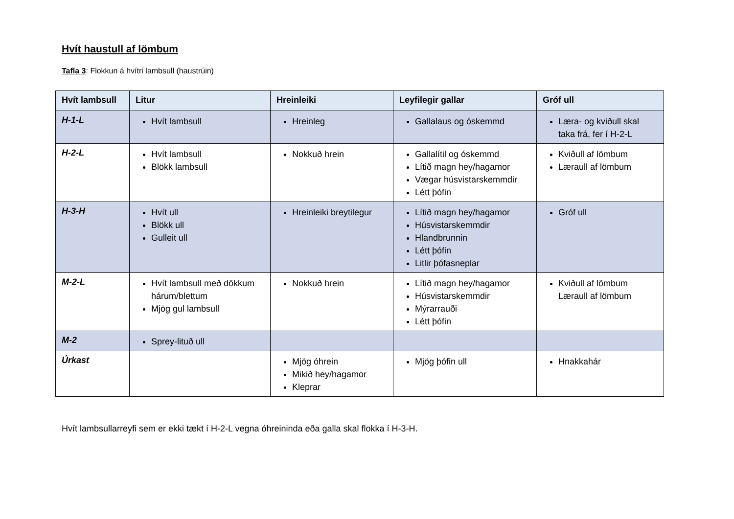Hvít haustull af lömbum
Tafla 3: Flokkun á hvítri lambsull (haustrúin)
| Hvít lambsull | Litur | Hreinleiki | Leyfilegir gallar | Gróf ull |
| --- | --- | --- | --- | --- |
| H-1-L | Hvít lambsull | Hreinleg | Gallalaus og óskemmd | Læra- og kviðull skal taka frá, fer í H-2-L |
| H-2-L | Hvít lambsull Blökk lambsull | Nokkuð hrein | Gallalítil og óskemmd Lítið magn hey/hagamor Vægar húsvistarskemmdir Létt þófin | Kviðull af lömbum Læraull af lömbum |
| H-3-H | Hvít ull Blökk ull Gulleit ull | Hreinleiki breytilegur | Lítið magn hey/hagamor Húsvistarskemmdir Hlandbrunnin Létt þófin Litlir þófasneplar | Gróf ull |
| M-2-L | Hvít lambsull með dökkum hárum/blettum Mjög gul lambsull | Nokkuð hrein | Lítið magn hey/hagamor Húsvistarskemmdir Mýrarrauði Létt þófin | Kviðull af lömbum Læraull af lömbum |
| M-2 | Sprey-lituð ull | | | |
| Úrkast | | Mjög óhrein Mikið hey/hagamor Kleprar | Mjög þófin ull | Hnakkahár |
Hvít lambsullarreyfi sem er ekki tækt í H-2-L vegna óhreininda eða galla skal flokka í H-3-H.